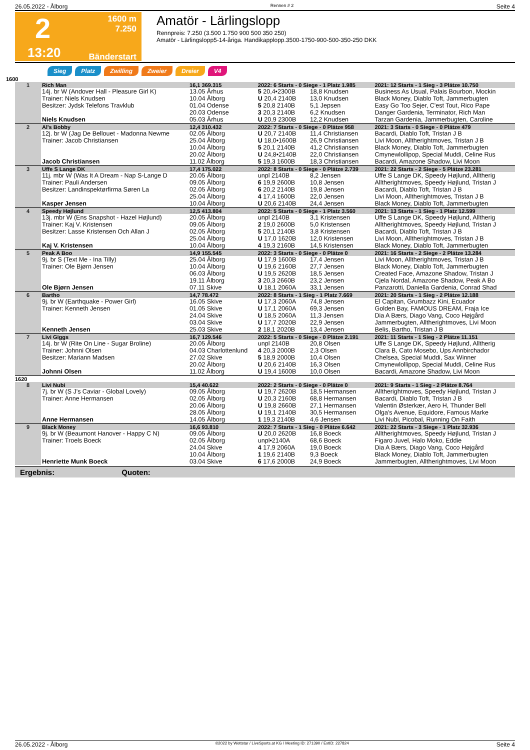26.05.2022 - Ålborg Rennen # 2 Seite 4
2
1600 m
7.250
13:20 Bänderstart
Amatör - Lärlingslopp
Rennpreis: 7.250 (3.500 1.750 900 500 350 250)
Amatör - Lärlingslopp5-14-åriga. Handikapplopp.3500-1750-900-500-350-250 DKK
Sieg Platz Zwilling Zweier Dreier V4
1600
| 1 | Rich Man | 16,1 369.315 | 2022: 6 Starts - 0 Siege - 1 Platz 1.985 | | 2021: 12 Starts - 1 Sieg - 3 Plätze 10.750 |
| | 14j. br W (Andover Hall - Pleasure Girl K) Trainer: Niels Knudsen Besitzer: Jydsk Telefons Travklub | 13.05 Århus | 5 20,4•2300B | 18,8 Knudsen | Business As Usual, Palais Bourbon, Mockin |
| | | 10.04 Ålborg | U 20,4 2140B | 13,0 Knudsen | Black Money, Diablo Toft, Jammerbugten |
| | | 01.04 Odense | 5 20,8 2140B | 5,1 Jepsen | Easy Go Too Sejer, C'est Tout, Rico Pape |
| | | 20.03 Odense | 3 20,3 2140B | 6,2 Knudsen | Danger Gardenia, Terminator, Rich Man |
| | Niels Knudsen | 05.03 Århus | U 20,9 2300B | 12,2 Knudsen | Tarzan Gardenia, Jammerbugten, Caroline |
| 2 | Al's Bobby | 12,4 310.432 | 2022: 7 Starts - 0 Siege - 0 Plätze 958 | | 2021: 3 Starts - 0 Siege - 0 Plätze 479 |
| | 12j. br W (Jag De Bellouet - Madonna Newme Trainer: Jacob Christiansen | 02.05 Ålborg | U 20,7 2140B | 11,4 Christiansen | Bacardi, Diablo Toft, Tristan J B |
| | | 25.04 Ålborg | U 18,0•1600B | 26,9 Christiansen | Livi Moon, Alltherightmoves, Tristan J B |
| | | 10.04 Ålborg | 5 20,1 2140B | 41,2 Christiansen | Black Money, Diablo Toft, Jammerbugten |
| | | 20.02 Ålborg | U 24,8•2140B | 22,0 Christiansen | Cmynewlollipop, Special Muddi, Celine Rus |
| | Jacob Christiansen | 11.02 Ålborg | 5 19,3 1600B | 18,3 Christiansen | Bacardi, Amazone Shadow, Livi Moon |
| 3 | Uffe S Lange DK | 17,4 175.022 | 2022: 8 Starts - 0 Siege - 0 Plätze 2.739 | | 2021: 22 Starts - 2 Siege - 5 Plätze 23.281 |
| | 11j. mbr W (Was It A Dream - Nap S-Lange D Trainer: Pauli Andersen Besitzer: Landinspektørfirma Søren La | 20.05 Ålborg | unpl 2140B | 8,2 Jensen | Uffe S Lange DK, Speedy Højlund, Alltherig |
| | | 09.05 Ålborg | 6 19,9 2600B | 10,8 Jensen | Alltherightmoves, Speedy Højlund, Tristan J |
| | | 02.05 Ålborg | 6 20,2 2140B | 19,8 Jensen | Bacardi, Diablo Toft, Tristan J B |
| | | 25.04 Ålborg | 4 17,4 1600B | 22,0 Jensen | Livi Moon, Alltherightmoves, Tristan J B |
| | Kasper Jensen | 10.04 Ålborg | U 20,6 2140B | 24,4 Jensen | Black Money, Diablo Toft, Jammerbugten |
| 4 | Speedy Højlund | 12,5 413.804 | 2022: 5 Starts - 0 Siege - 1 Platz 3.560 | | 2021: 13 Starts - 1 Sieg - 1 Platz 12.599 |
| | 13j. mbr W (Ens Snapshot - Hazel Højlund) Trainer: Kaj V. Kristensen Besitzer: Lasse Kristensen Och Allan J | 20.05 Ålborg | unpl 2140B | 3,1 Kristensen | Uffe S Lange DK, Speedy Højlund, Alltherig |
| | | 09.05 Ålborg | 2 19,0 2600B | 5,0 Kristensen | Alltherightmoves, Speedy Højlund, Tristan J |
| | | 02.05 Ålborg | 5 20,1 2140B | 3,8 Kristensen | Bacardi, Diablo Toft, Tristan J B |
| | | 25.04 Ålborg | U 17,0 1620B | 12,0 Kristensen | Livi Moon, Alltherightmoves, Tristan J B |
| | Kaj V. Kristensen | 10.04 Ålborg | 4 19,3 2160B | 14,5 Kristensen | Black Money, Diablo Toft, Jammerbugten |
| 5 | Peak A Boo | 14,9 155.545 | 2022: 3 Starts - 0 Siege - 0 Plätze 0 | | 2021: 16 Starts - 2 Siege - 2 Plätze 13.284 |
| | 9j. br S (Text Me - Ina Tilly) Trainer: Ole Bjørn Jensen | 25.04 Ålborg | U 17,9 1600B | 17,4 Jensen | Livi Moon, Alltherightmoves, Tristan J B |
| | | 10.04 Ålborg | U 19,6 2160B | 27,7 Jensen | Black Money, Diablo Toft, Jammerbugten |
| | | 06.03 Ålborg | U 19,5 2620B | 18,5 Jensen | Created Face, Amazone Shadow, Tristan J |
| | | 19.11 Ålborg | 3 20,3 2660B | 23,2 Jensen | Cjela Nordal, Amazone Shadow, Peak A Bo |
| | Ole Bjørn Jensen | 07.11 Skive | U 18,1 2060A | 33,1 Jensen | Panzarotti, Daniella Gardenia, Conrad Shad |
| 6 | Bartho | 14,7 78.472 | 2022: 8 Starts - 1 Sieg - 1 Platz 7.669 | | 2021: 20 Starts - 1 Sieg - 2 Plätze 12.188 |
| | 9j. br W (Earthquake - Power Girl) Trainer: Kenneth Jensen | 16.05 Skive | U 17,3 2060A | 74,8 Jensen | El Capitan, Grumbazz Kini, Ecuador |
| | | 01.05 Skive | U 17,1 2060A | 69,3 Jensen | Golden Bay, FAMOUS DREAM, Fraja Ice |
| | | 24.04 Skive | U 18,5 2060A | 11,3 Jensen | Dia A Bærs, Diago Vang, Coco Højgård |
| | | 03.04 Skive | U 17,7 2020B | 22,9 Jensen | Jammerbugten, Alltherightmoves, Livi Moon |
| | Kenneth Jensen | 25.03 Skive | 2 18,1 2020B | 13,4 Jensen | Belis, Bartho, Tristan J B |
| 7 | Livi Giggs | 16,7 129.546 | 2022: 5 Starts - 0 Siege - 0 Plätze 2.191 | | 2021: 11 Starts - 1 Sieg - 2 Plätze 11.151 |
| | 14j. br W (Rite On Line - Sugar Broline) Trainer: Johnni Olsen Besitzer: Mariann Madsen | 20.05 Ålborg | unpl 2140B | 20,8 Olsen | Uffe S Lange DK, Speedy Højlund, Alltherig |
| | | 04.03 Charlottenlund | 4 20,3 2000B | 2,3 Olsen | Clara B, Cato Mosebo, Ups Annbirchador |
| | | 27.02 Skive | 5 18,9 2000B | 10,4 Olsen | Chelsea, Special Muddi, Sax Winner |
| | | 20.02 Ålborg | U 20,6 2140B | 16,3 Olsen | Cmynewlollipop, Special Muddi, Celine Rus |
| | Johnni Olsen | 11.02 Ålborg | U 19,4 1600B | 10,0 Olsen | Bacardi, Amazone Shadow, Livi Moon |
| 1620 | | | | | |
| 8 | Livi Nubi | 15,4 40.622 | 2022: 2 Starts - 0 Siege - 0 Plätze 0 | | 2021: 9 Starts - 1 Sieg - 2 Plätze 8.764 |
| | 7j. br W (S J's Caviar - Global Lovely) Trainer: Anne Hermansen | 09.05 Ålborg | U 19,7 2620B | 18,5 Hermansen | Alltherightmoves, Speedy Højlund, Tristan J |
| | | 02.05 Ålborg | U 20,3 2160B | 68,8 Hermansen | Bacardi, Diablo Toft, Tristan J B |
| | | 20.06 Ålborg | U 19,8 2660B | 27,1 Hermansen | Valentin Østerkær, Aero H, Thunder Bell |
| | | 28.05 Ålborg | U 19,1 2140B | 30,5 Hermansen | Olga's Avenue, Equidore, Famous Marke |
| | Anne Hermansen | 14.05 Ålborg | 1 19,3 2140B | 4,6 Jensen | Livi Nubi, Picobal, Running On Faith |
| 9 | Black Money | 16,6 93.810 | 2022: 7 Starts - 1 Sieg - 0 Plätze 6.642 | | 2021: 22 Starts - 3 Siege - 1 Platz 32.936 |
| | 9j. br W (Beaumont Hanover - Happy C N) Trainer: Troels Boeck | 09.05 Ålborg | U 20,0 2620B | 16,8 Boeck | Alltherightmoves, Speedy Højlund, Tristan J |
| | | 02.05 Ålborg | unpl•2140A | 68,6 Boeck | Figaro Juvel, Halo Moko, Eddie |
| | | 24.04 Skive | 4 17,9 2060A | 19,0 Boeck | Dia A Bærs, Diago Vang, Coco Højgård |
| | | 10.04 Ålborg | 1 19,6 2140B | 9,3 Boeck | Black Money, Diablo Toft, Jammerbugten |
| | Henriette Munk Boeck | 03.04 Skive | 6 17,6 2000B | 24,9 Boeck | Jammerbugten, Alltherightmoves, Livi Moon |
Ergebnis: Quoten:
26.05.2022 - Ålborg ©2022 by Wettstar / LiveSports.at KG / Meeting ID: 271390 / ExtID: 227824 Seite 4